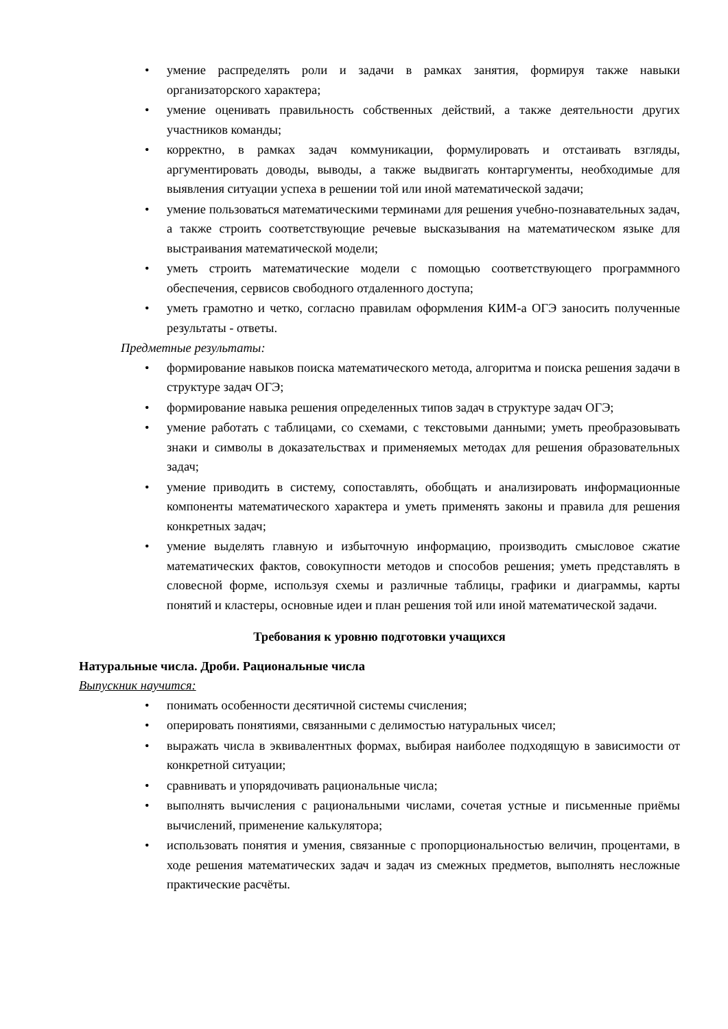• умение распределять роли и задачи в рамках занятия, формируя также навыки организаторского характера;
• умение оценивать правильность собственных действий, а также деятельности других участников команды;
• корректно, в рамках задач коммуникации, формулировать и отстаивать взгляды, аргументировать доводы, выводы, а также выдвигать контаргументы, необходимые для выявления ситуации успеха в решении той или иной математической задачи;
• умение пользоваться математическими терминами для решения учебно-познавательных задач, а также строить соответствующие речевые высказывания на математическом языке для выстраивания математической модели;
• уметь строить математические модели с помощью соответствующего программного обеспечения, сервисов свободного отдаленного доступа;
• уметь грамотно и четко, согласно правилам оформления КИМ-а ОГЭ заносить полученные результаты - ответы.
Предметные результаты:
• формирование навыков поиска математического метода, алгоритма и поиска решения задачи в структуре задач ОГЭ;
• формирование навыка решения определенных типов задач в структуре задач ОГЭ;
• умение работать с таблицами, со схемами, с текстовыми данными; уметь преобразовывать знаки и символы в доказательствах и применяемых методах для решения образовательных задач;
• умение приводить в систему, сопоставлять, обобщать и анализировать информационные компоненты математического характера и уметь применять законы и правила для решения конкретных задач;
• умение выделять главную и избыточную информацию, производить смысловое сжатие математических фактов, совокупности методов и способов решения; уметь представлять в словесной форме, используя схемы и различные таблицы, графики и диаграммы, карты понятий и кластеры, основные идеи и план решения той или иной математической задачи.
Требования к уровню подготовки учащихся
Натуральные числа. Дроби. Рациональные числа
Выпускник научится:
• понимать особенности десятичной системы счисления;
• оперировать понятиями, связанными с делимостью натуральных чисел;
• выражать числа в эквивалентных формах, выбирая наиболее подходящую в зависимости от конкретной ситуации;
• сравнивать и упорядочивать рациональные числа;
• выполнять вычисления с рациональными числами, сочетая устные и письменные приёмы вычислений, применение калькулятора;
• использовать понятия и умения, связанные с пропорциональностью величин, процентами, в ходе решения математических задач и задач из смежных предметов, выполнять несложные практические расчёты.